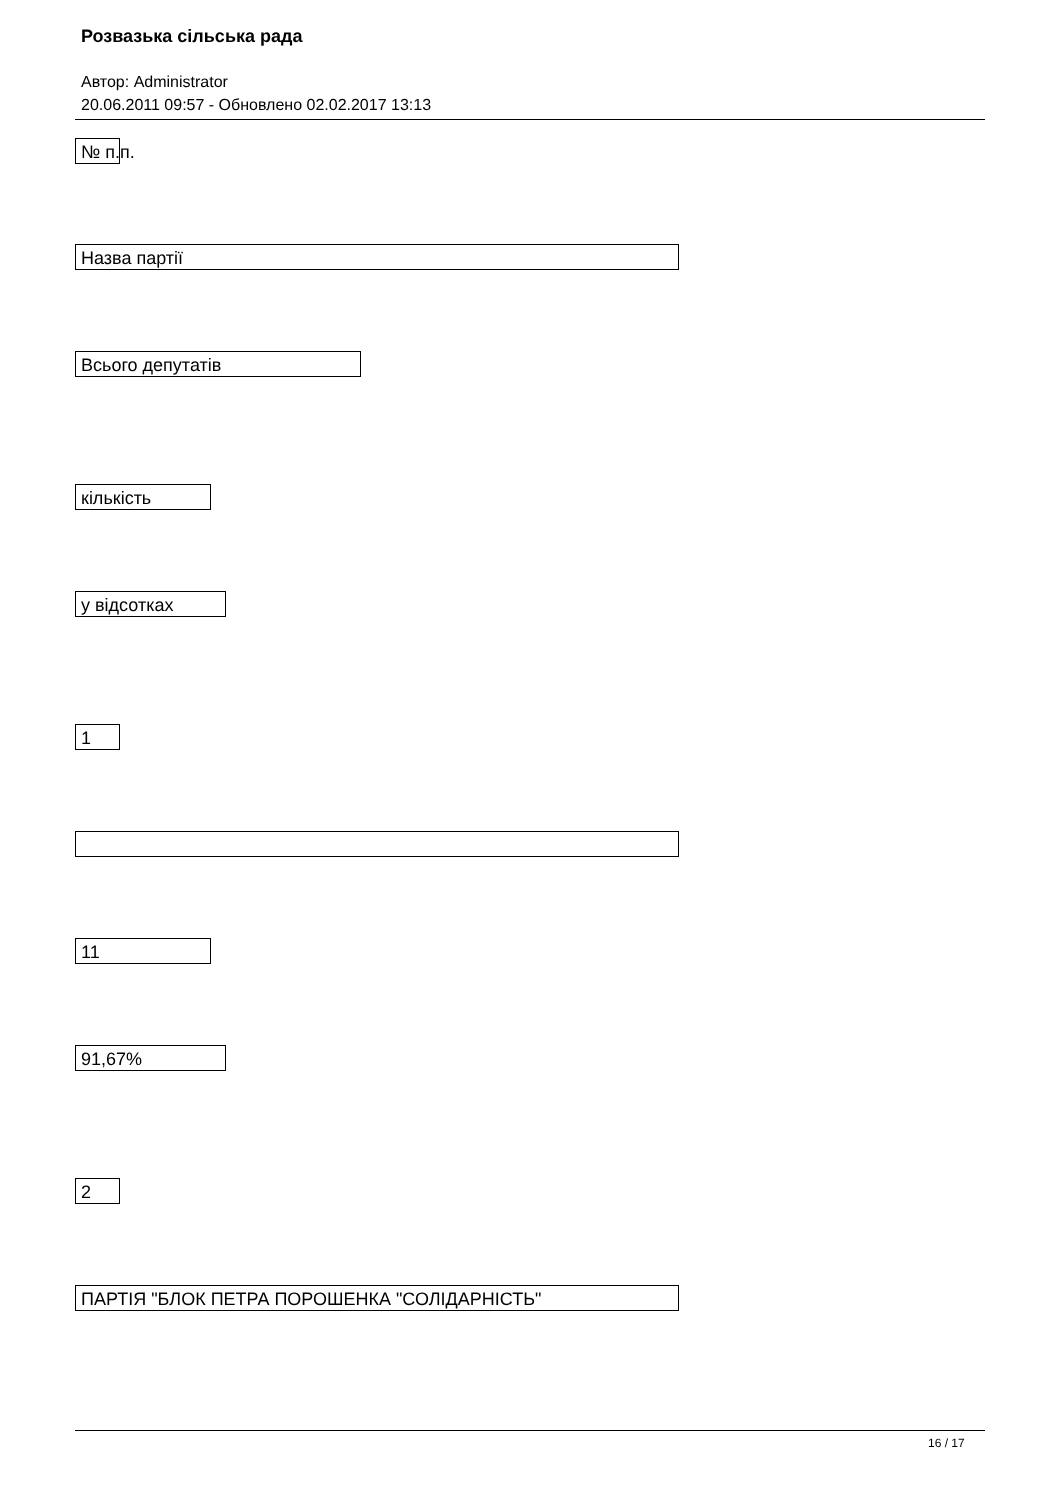Розвазька сільська рада
Автор: Administrator
20.06.2011 09:57 - Обновлено 02.02.2017 13:13
№ п.п.
Назва партії
Всього депутатів
кількість
у відсотках
1
11
91,67%
2
ПАРТІЯ "БЛОК ПЕТРА ПОРОШЕНКА "СОЛІДАРНІСТЬ"
16 / 17